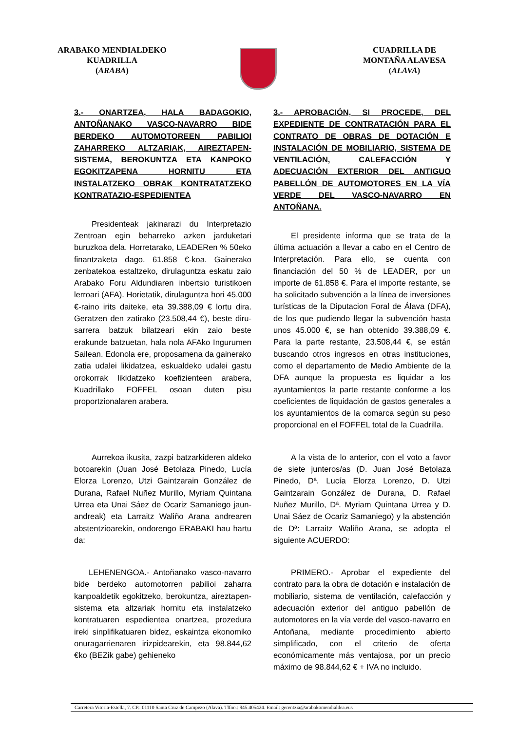ARABAKO MENDIALDEKO
KUADRILLA
(ARABA)
CUADRILLA DE
MONTAÑA ALAVESA
(ALAVA)
3.- ONARTZEA, HALA BADAGOKIO, ANTOÑANAKO VASCO-NAVARRO BIDE BERDEKO AUTOMOTOREEN PABILIOI ZAHARREKO ALTZARIAK, AIREZTAPEN-SISTEMA, BEROKUNTZA ETA KANPOKO EGOKITZAPENA HORNITU ETA INSTALATZEKO OBRAK KONTRATATZEKO KONTRATAZIO-ESPEDIENTEA
3.- APROBACIÓN, SI PROCEDE, DEL EXPEDIENTE DE CONTRATACIÓN PARA EL CONTRATO DE OBRAS DE DOTACIÓN E INSTALACIÓN DE MOBILIARIO, SISTEMA DE VENTILACIÓN, CALEFACCIÓN Y ADECUACIÓN EXTERIOR DEL ANTIGUO PABELLÓN DE AUTOMOTORES EN LA VÍA VERDE DEL VASCO-NAVARRO EN ANTOÑANA.
Presidenteak jakinarazi du Interpretazio Zentroan egin beharreko azken jarduketari buruzkoa dela. Horretarako, LEADERen % 50eko finantzaketa dago, 61.858 €-koa. Gainerako zenbatekoa estaltzeko, dirulaguntza eskatu zaio Arabako Foru Aldundiaren inbertsio turistikoen lerroari (AFA). Horietatik, dirulaguntza hori 45.000 €-raino irits daiteke, eta 39.388,09 € lortu dira. Geratzen den zatirako (23.508,44 €), beste diru-sarrera batzuk bilatzeari ekin zaio beste erakunde batzuetan, hala nola AFAko Ingurumen Sailean. Edonola ere, proposamena da gainerako zatia udalei likidatzea, eskualdeko udalei gastu orokorrak likidatzeko koefizienteen arabera, Kuadrillako FOFFEL osoan duten pisu proportzionalaren arabera.
El presidente informa que se trata de la última actuación a llevar a cabo en el Centro de Interpretación. Para ello, se cuenta con financiación del 50 % de LEADER, por un importe de 61.858 €. Para el importe restante, se ha solicitado subvención a la línea de inversiones turísticas de la Diputacion Foral de Álava (DFA), de los que pudiendo llegar la subvención hasta unos 45.000 €, se han obtenido 39.388,09 €. Para la parte restante, 23.508,44 €, se están buscando otros ingresos en otras instituciones, como el departamento de Medio Ambiente de la DFA aunque la propuesta es liquidar a los ayuntamientos la parte restante conforme a los coeficientes de liquidación de gastos generales a los ayuntamientos de la comarca según su peso proporcional en el FOFFEL total de la Cuadrilla.
Aurrekoa ikusita, zazpi batzarkideren aldeko botoarekin (Juan José Betolaza Pinedo, Lucía Elorza Lorenzo, Utzi Gaintzarain González de Durana, Rafael Nuñez Murillo, Myriam Quintana Urrea eta Unai Sáez de Ocariz Samaniego jaun-andreak) eta Larraitz Waliño Arana andrearen abstentzioarekin, ondorengo ERABAKI hau hartu da:
A la vista de lo anterior, con el voto a favor de siete junteros/as (D. Juan José Betolaza Pinedo, Dª. Lucía Elorza Lorenzo, D. Utzi Gaintzarain González de Durana, D. Rafael Nuñez Murillo, Dª. Myriam Quintana Urrea y D. Unai Sáez de Ocariz Samaniego) y la abstención de Dª: Larraitz Waliño Arana, se adopta el siguiente ACUERDO:
LEHENENGOA.- Antoñanako vasco-navarro bide berdeko automotorren pabilioi zaharra kanpoaldetik egokitzeko, berokuntza, aireztapen-sistema eta altzariak hornitu eta instalatzeko kontratuaren espedientea onartzea, prozedura ireki sinplifikatuaren bidez, eskaintza ekonomiko onuragarrienaren irizpidearekin, eta 98.844,62 €ko (BEZik gabe) gehieneko
PRIMERO.- Aprobar el expediente del contrato para la obra de dotación e instalación de mobiliario, sistema de ventilación, calefacción y adecuación exterior del antiguo pabellón de automotores en la vía verde del vasco-navarro en Antoñana, mediante procedimiento abierto simplificado, con el criterio de oferta económicamente más ventajosa, por un precio máximo de 98.844,62 € + IVA no incluido.
Carretera Vitoria-Estella, 7. CP.: 01110 Santa Cruz de Campezo (Alava). Tlfno.: 945.405424. Email: gerentzia@arabakomendialdea.eus